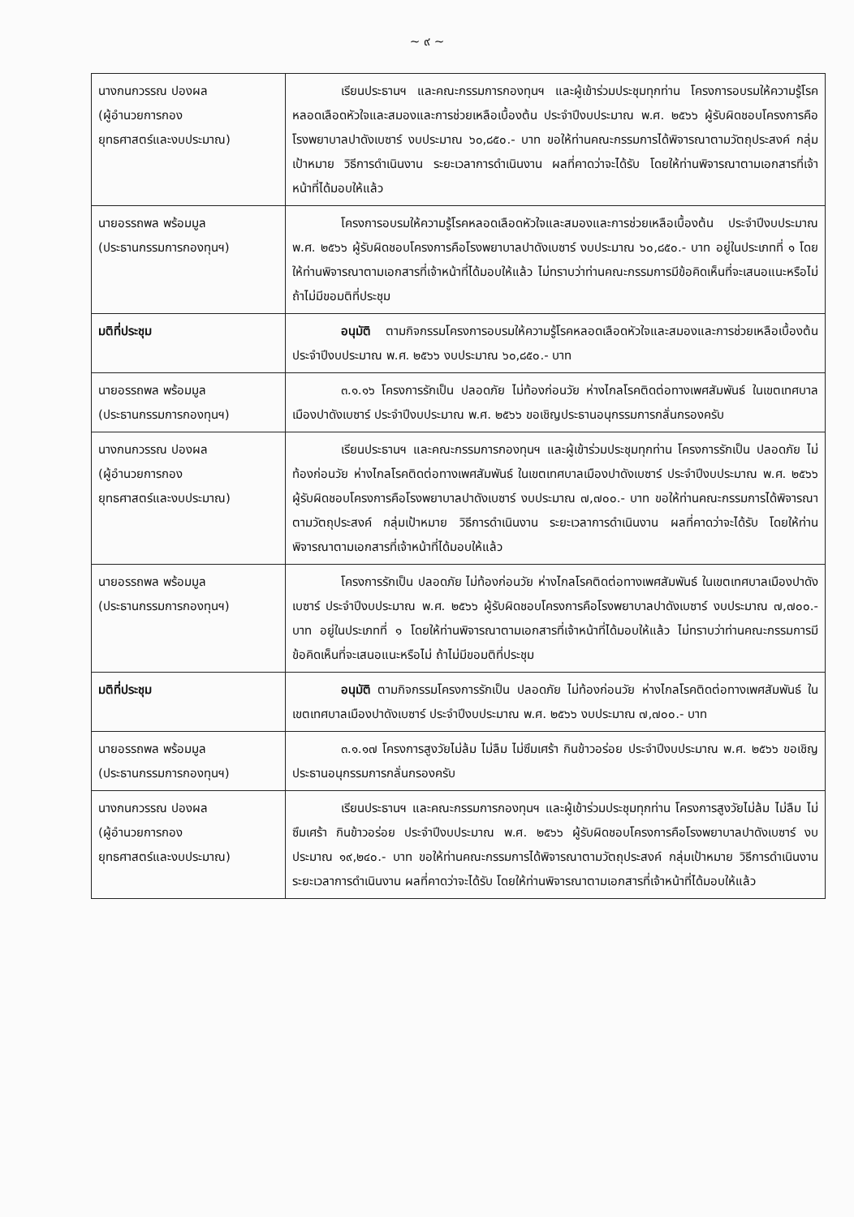~ ๙ ~
| นางกนกวรรณ ปองผล (ผู้อำนวยการกอง ยุทธศาสตร์และงบประมาณ) | เรียนประธานฯ และคณะกรรมการกองทุนฯ และผู้เข้าร่วมประชุมทุกท่าน โครงการอบรมให้ความรู้โรคหลอดเลือดหัวใจและสมองและการช่วยเหลือเบื้องต้น ประจำปีงบประมาณ พ.ศ. ๒๕๖๖ ผู้รับผิดชอบโครงการคือโรงพยาบาลปาดังเบซาร์ งบประมาณ ๖๐,๘๕๐.- บาท ขอให้ท่านคณะกรรมการได้พิจารณาตามวัตถุประสงค์ กลุ่มเป้าหมาย วิธีการดำเนินงาน ระยะเวลาการดำเนินงาน ผลที่คาดว่าจะได้รับ โดยให้ท่านพิจารณาตามเอกสารที่เจ้าหน้าที่ได้มอบให้แล้ว |
| นายอรรถพล พร้อมมูล (ประธานกรรมการกองทุนฯ) | โครงการอบรมให้ความรู้โรคหลอดเลือดหัวใจและสมองและการช่วยเหลือเบื้องต้น ประจำปีงบประมาณ พ.ศ. ๒๕๖๖ ผู้รับผิดชอบโครงการคือโรงพยาบาลปาดังเบซาร์ งบประมาณ ๖๐,๘๕๐.- บาท อยู่ในประเภทที่ ๑ โดยให้ท่านพิจารณาตามเอกสารที่เจ้าหน้าที่ได้มอบให้แล้ว ไม่ทราบว่าท่านคณะกรรมการมีข้อคิดเห็นที่จะเสนอแนะหรือไม่ ถ้าไม่มีขอมติที่ประชุม |
| มติที่ประชุม | อนุมัติ ตามกิจกรรมโครงการอบรมให้ความรู้โรคหลอดเลือดหัวใจและสมองและการช่วยเหลือเบื้องต้น ประจำปีงบประมาณ พ.ศ. ๒๕๖๖ งบประมาณ ๖๐,๘๕๐.- บาท |
| นายอรรถพล พร้อมมูล (ประธานกรรมการกองทุนฯ) | ๓.๑.๑๖ โครงการรักเป็น ปลอดภัย ไม่ท้องก่อนวัย ห่างไกลโรคติดต่อทางเพศสัมพันธ์ ในเขตเทศบาลเมืองปาดังเบซาร์ ประจำปีงบประมาณ พ.ศ. ๒๕๖๖ ขอเชิญประธานอนุกรรมการกลั่นกรองครับ |
| นางกนกวรรณ ปองผล (ผู้อำนวยการกอง ยุทธศาสตร์และงบประมาณ) | เรียนประธานฯ และคณะกรรมการกองทุนฯ และผู้เข้าร่วมประชุมทุกท่าน โครงการรักเป็น ปลอดภัย ไม่ท้องก่อนวัย ห่างไกลโรคติดต่อทางเพศสัมพันธ์ ในเขตเทศบาลเมืองปาดังเบซาร์ ประจำปีงบประมาณ พ.ศ. ๒๕๖๖ ผู้รับผิดชอบโครงการคือโรงพยาบาลปาดังเบซาร์ งบประมาณ ๗,๗๐๐.- บาท ขอให้ท่านคณะกรรมการได้พิจารณาตามวัตถุประสงค์ กลุ่มเป้าหมาย วิธีการดำเนินงาน ระยะเวลาการดำเนินงาน ผลที่คาดว่าจะได้รับ โดยให้ท่านพิจารณาตามเอกสารที่เจ้าหน้าที่ได้มอบให้แล้ว |
| นายอรรถพล พร้อมมูล (ประธานกรรมการกองทุนฯ) | โครงการรักเป็น ปลอดภัย ไม่ท้องก่อนวัย ห่างไกลโรคติดต่อทางเพศสัมพันธ์ ในเขตเทศบาลเมืองปาดังเบซาร์ ประจำปีงบประมาณ พ.ศ. ๒๕๖๖ ผู้รับผิดชอบโครงการคือโรงพยาบาลปาดังเบซาร์ งบประมาณ ๗,๗๐๐.- บาท อยู่ในประเภทที่ ๑ โดยให้ท่านพิจารณาตามเอกสารที่เจ้าหน้าที่ได้มอบให้แล้ว ไม่ทราบว่าท่านคณะกรรมการมีข้อคิดเห็นที่จะเสนอแนะหรือไม่ ถ้าไม่มีขอมติที่ประชุม |
| มติที่ประชุม | อนุมัติ ตามกิจกรรมโครงการรักเป็น ปลอดภัย ไม่ท้องก่อนวัย ห่างไกลโรคติดต่อทางเพศสัมพันธ์ ในเขตเทศบาลเมืองปาดังเบซาร์ ประจำปีงบประมาณ พ.ศ. ๒๕๖๖ งบประมาณ ๗,๗๐๐.- บาท |
| นายอรรถพล พร้อมมูล (ประธานกรรมการกองทุนฯ) | ๓.๑.๑๗ โครงการสูงวัยไม่ล้ม ไม่ลืม ไม่ซึมเศร้า กินข้าวอร่อย ประจำปีงบประมาณ พ.ศ. ๒๕๖๖ ขอเชิญประธานอนุกรรมการกลั่นกรองครับ |
| นางกนกวรรณ ปองผล (ผู้อำนวยการกอง ยุทธศาสตร์และงบประมาณ) | เรียนประธานฯ และคณะกรรมการกองทุนฯ และผู้เข้าร่วมประชุมทุกท่าน โครงการสูงวัยไม่ล้ม ไม่ลืม ไม่ซึมเศร้า กินข้าวอร่อย ประจำปีงบประมาณ พ.ศ. ๒๕๖๖ ผู้รับผิดชอบโครงการคือโรงพยาบาลปาดังเบซาร์ งบประมาณ ๑๙,๒๔๐.- บาท ขอให้ท่านคณะกรรมการได้พิจารณาตามวัตถุประสงค์ กลุ่มเป้าหมาย วิธีการดำเนินงาน ระยะเวลาการดำเนินงาน ผลที่คาดว่าจะได้รับ โดยให้ท่านพิจารณาตามเอกสารที่เจ้าหน้าที่ได้มอบให้แล้ว |